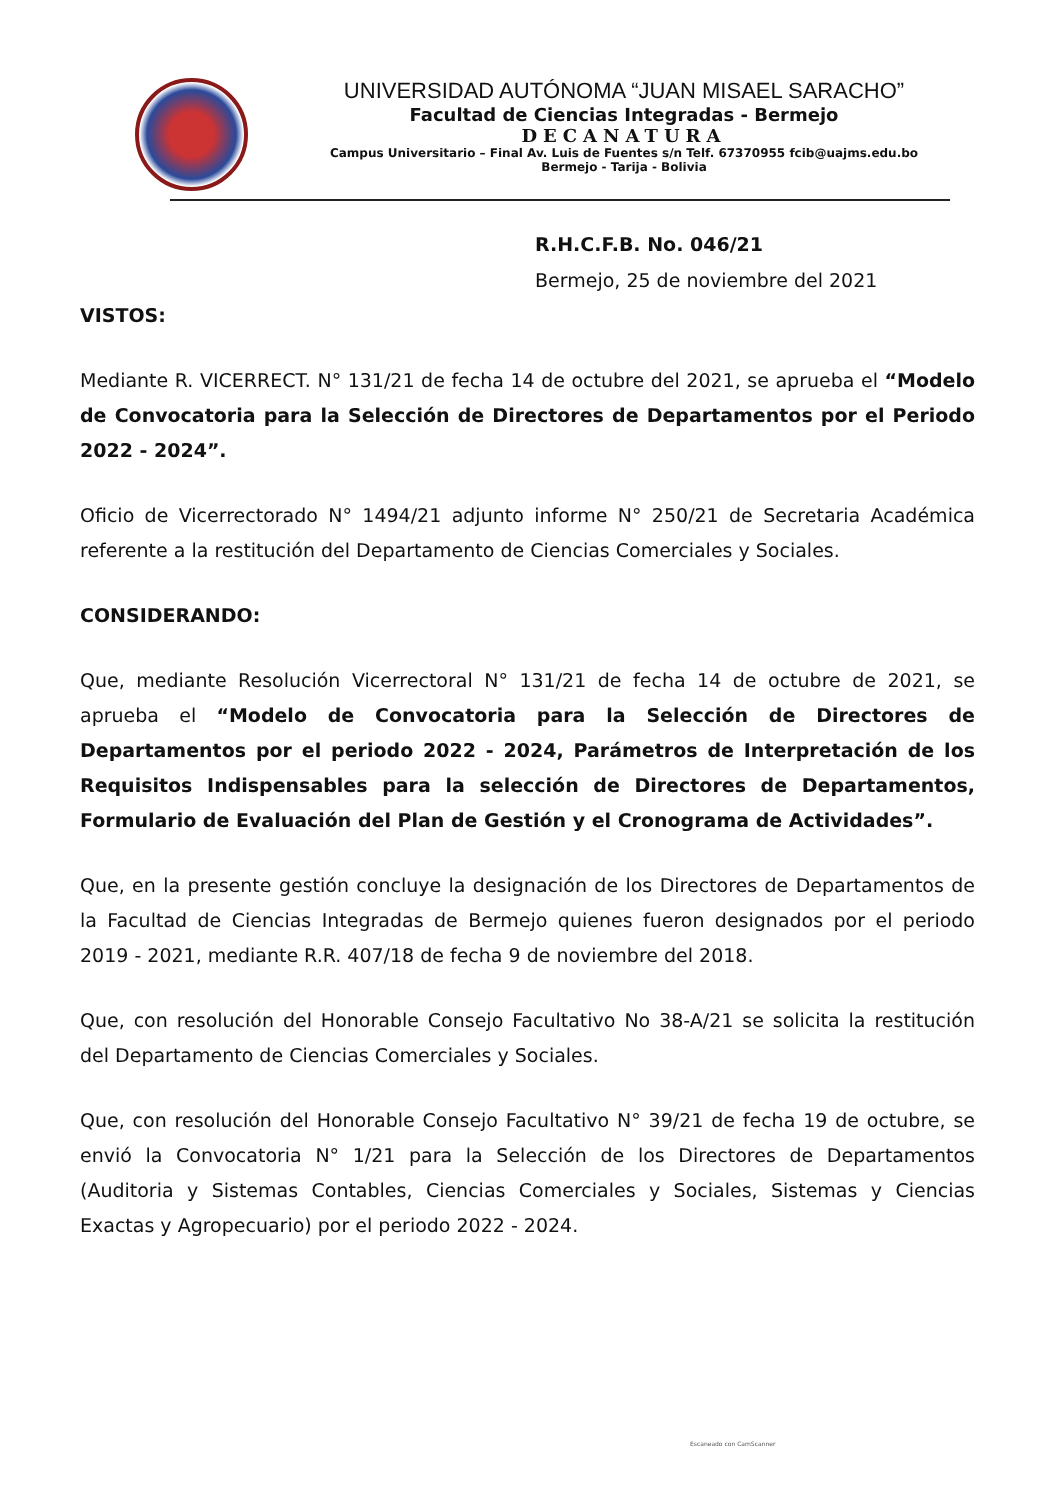UNIVERSIDAD AUTÓNOMA “JUAN MISAEL SARACHO”
Facultad de Ciencias Integradas - Bermejo
DECANATURA
Campus Universitario – Final Av. Luis de Fuentes s/n Telf. 67370955 fcib@uajms.edu.bo
Bermejo - Tarija - Bolivia
R.H.C.F.B. No. 046/21
Bermejo, 25 de noviembre del 2021
VISTOS:
Mediante R. VICERRECT. N° 131/21 de fecha 14 de octubre del 2021, se aprueba el “Modelo de Convocatoria para la Selección de Directores de Departamentos por el Periodo 2022 - 2024”.
Oficio de Vicerrectorado N° 1494/21 adjunto informe N° 250/21 de Secretaria Académica referente a la restitución del Departamento de Ciencias Comerciales y Sociales.
CONSIDERANDO:
Que, mediante Resolución Vicerrectoral N° 131/21 de fecha 14 de octubre de 2021, se aprueba el “Modelo de Convocatoria para la Selección de Directores de Departamentos por el periodo 2022 - 2024, Parámetros de Interpretación de los Requisitos Indispensables para la selección de Directores de Departamentos, Formulario de Evaluación del Plan de Gestión y el Cronograma de Actividades”.
Que, en la presente gestión concluye la designación de los Directores de Departamentos de la Facultad de Ciencias Integradas de Bermejo quienes fueron designados por el periodo 2019 - 2021, mediante R.R. 407/18 de fecha 9 de noviembre del 2018.
Que, con resolución del Honorable Consejo Facultativo No 38-A/21 se solicita la restitución del Departamento de Ciencias Comerciales y Sociales.
Que, con resolución del Honorable Consejo Facultativo N° 39/21 de fecha 19 de octubre, se envió la Convocatoria N° 1/21 para la Selección de los Directores de Departamentos (Auditoria y Sistemas Contables, Ciencias Comerciales y Sociales, Sistemas y Ciencias Exactas y Agropecuario) por el periodo 2022 - 2024.
Escaneado con CamScanner